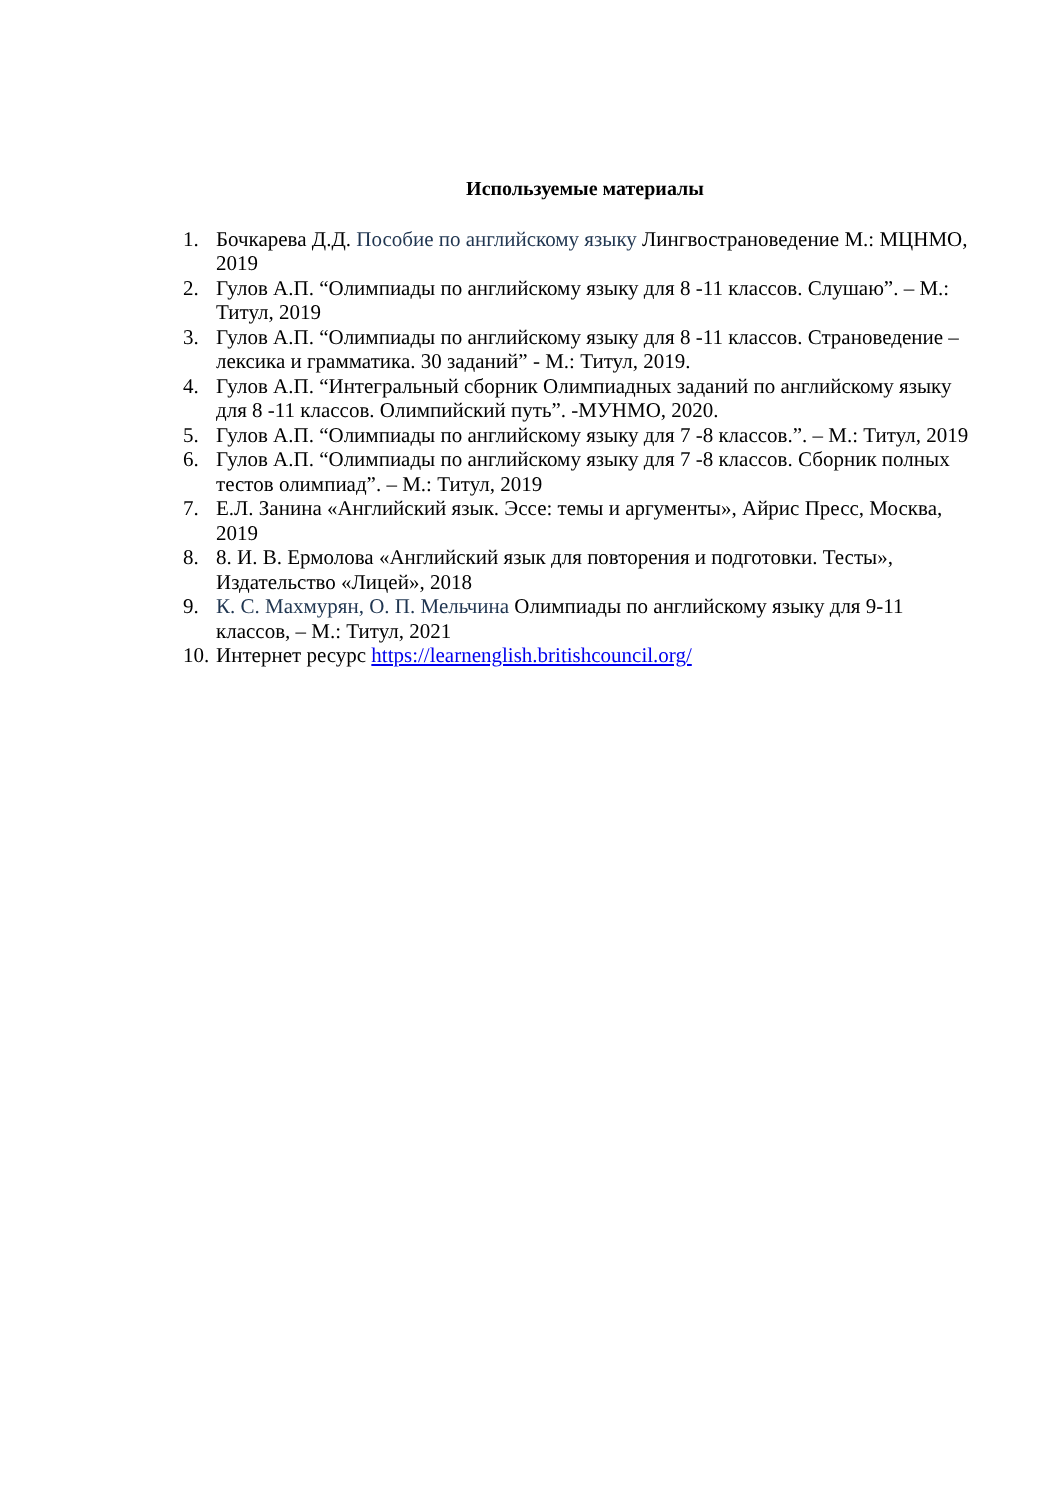Используемые материалы
1. Бочкарева Д.Д. Пособие по английскому языку Лингвострановедение М.: МЦНМО, 2019
2. Гулов А.П. “Олимпиады по английскому языку для 8 -11 классов. Слушаю”. – М.: Титул, 2019
3. Гулов А.П. “Олимпиады по английскому языку для 8 -11 классов. Страноведение – лексика и грамматика. 30 заданий” - М.: Титул, 2019.
4. Гулов А.П. “Интегральный сборник Олимпиадных заданий по английскому языку для 8 -11 классов. Олимпийский путь”. -МУНМО, 2020.
5. Гулов А.П. “Олимпиады по английскому языку для 7 -8 классов.”. – М.: Титул, 2019
6. Гулов А.П. “Олимпиады по английскому языку для 7 -8 классов. Сборник полных тестов олимпиад”. – М.: Титул, 2019
7. Е.Л. Занина «Английский язык. Эссе: темы и аргументы», Айрис Пресс, Москва, 2019
8. 8. И. В. Ермолова «Английский язык для повторения и подготовки. Тесты», Издательство «Лицей», 2018
9. К. С. Махмурян, О. П. Мельчина Олимпиады по английскому языку для 9-11 классов, – М.: Титул, 2021
10. Интернет ресурс https://learnenglish.britishcouncil.org/